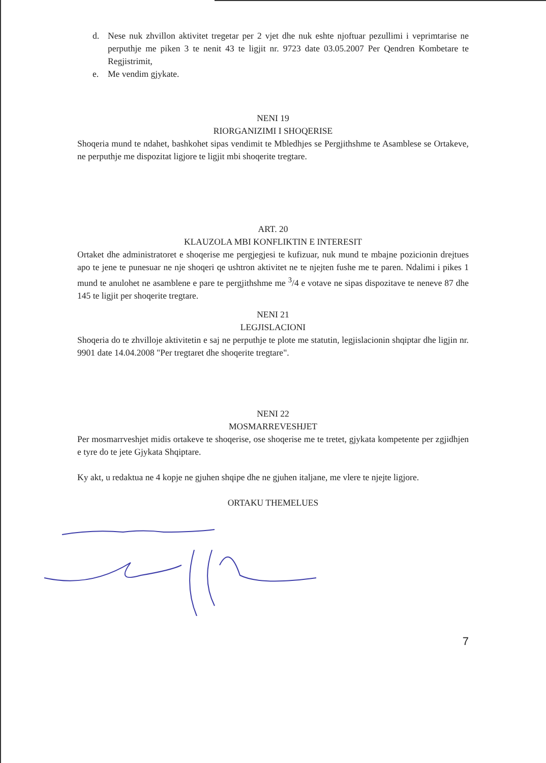d. Nese nuk zhvillon aktivitet tregetar per 2 vjet dhe nuk eshte njoftuar pezullimi i veprimtarise ne perputhje me piken 3 te nenit 43 te ligjit nr. 9723 date 03.05.2007 Per Qendren Kombetare te Regjistrimit,
e. Me vendim gjykate.
NENI 19
RIORGANIZIMI I SHOQERISE
Shoqeria mund te ndahet, bashkohet sipas vendimit te Mbledhjes se Pergjithshme te Asamblese se Ortakeve, ne perputhje me dispozitat ligjore te ligjit mbi shoqerite tregtare.
ART. 20
KLAUZOLA MBI KONFLIKTIN E INTERESIT
Ortaket dhe administratoret e shoqerise me pergjegjesi te kufizuar, nuk mund te mbajne pozicionin drejtues apo te jene te punesuar ne nje shoqeri qe ushtron aktivitet ne te njejten fushe me te paren. Ndalimi i pikes 1 mund te anulohet ne asamblene e pare te pergjithshme me <sup>3</sup>/4 e votave ne sipas dispozitave te neneve 87 dhe 145 te ligjit per shoqerite tregtare.
NENI 21
LEGJISLACIONI
Shoqeria do te zhvilloje aktivitetin e saj ne perputhje te plote me statutin, legjislacionin shqiptar dhe ligjin nr. 9901 date 14.04.2008 "Per tregtaret dhe shoqerite tregtare".
NENI 22
MOSMARREVESHJET
Per mosmarrveshjet midis ortakeve te shoqerise, ose shoqerise me te tretet, gjykata kompetente per zgjidhjen e tyre do te jete Gjykata Shqiptare.
Ky akt, u redaktua ne 4 kopje ne gjuhen shqipe dhe ne gjuhen italjane, me vlere te njejte ligjore.
ORTAKU THEMELUES
7